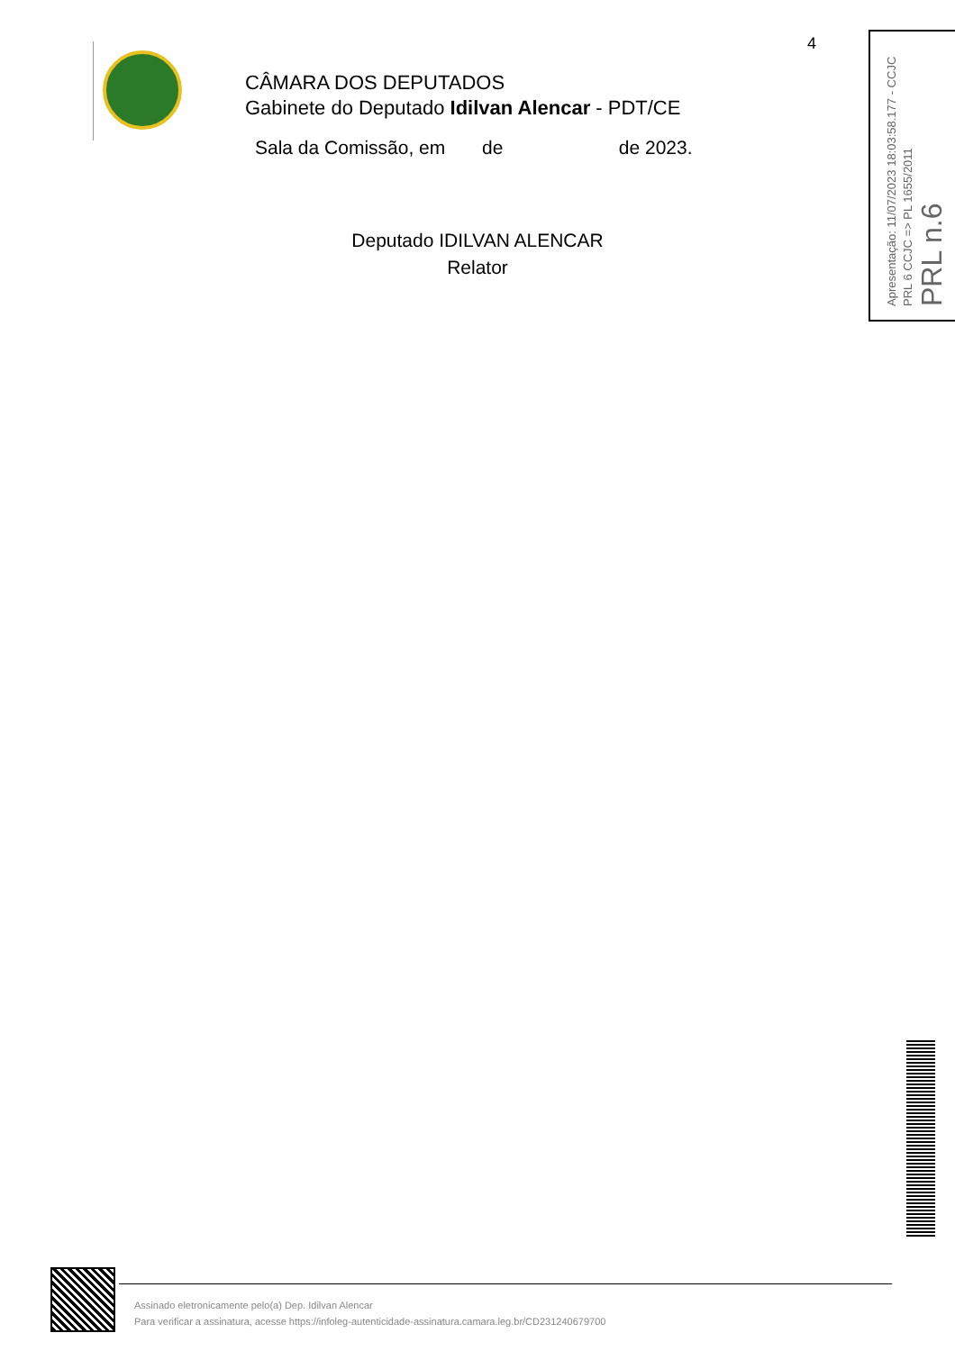4
CÂMARA DOS DEPUTADOS
Gabinete do Deputado Idilvan Alencar - PDT/CE
Sala da Comissão, em de de 2023.
Deputado IDILVAN ALENCAR
Relator
Apresentação: 11/07/2023 18:03:58.177 - CCJC
PRL 6 CCJC => PL 1655/2011
PRL n.6
Assinado eletronicamente pelo(a) Dep. Idilvan Alencar
Para verificar a assinatura, acesse https://infoleg-autenticidade-assinatura.camara.leg.br/CD231240679700